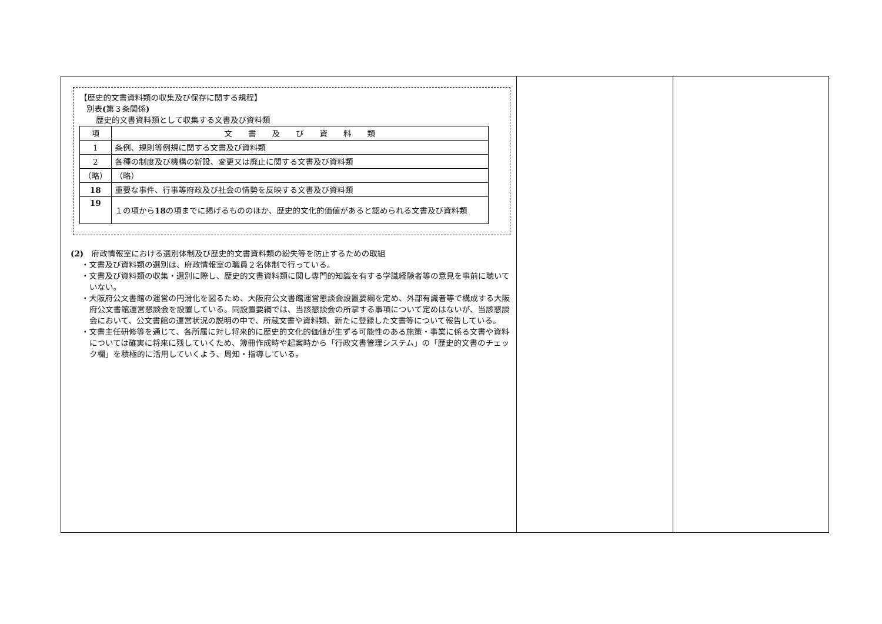【歴史的文書資料類の収集及び保存に関する規程】
別表(第３条関係)
歴史的文書資料類として収集する文書及び資料類
| 項 | 文 書 及 び 資 料 類 |
| --- | --- |
| 1 | 条例、規則等例規に関する文書及び資料類 |
| 2 | 各種の制度及び機構の新設、変更又は廃止に関する文書及び資料類 |
| （略） | （略） |
| 18 | 重要な事件、行事等府政及び社会の情勢を反映する文書及び資料類 |
| 19 | １の項から 18 の項までに掲げるもののほか、歴史的文化的価値があると認められる文書及び資料類 |
(2)　府政情報室における選別体制及び歴史的文書資料類の紛失等を防止するための取組
・文書及び資料類の選別は、府政情報室の職員２名体制で行っている。
・文書及び資料類の収集・選別に際し、歴史的文書資料類に関し専門的知識を有する学識経験者等の意見を事前に聴いていない。
・大阪府公文書館の運営の円滑化を図るため、大阪府公文書館運営懇談会設置要綱を定め、外部有識者等で構成する大阪府公文書館運営懇談会を設置している。同設置要綱では、当該懇談会の所掌する事項について定めはないが、当該懇談会において、公文書館の運営状況の説明の中で、所蔵文書や資料類、新たに登録した文書等について報告している。
・文書主任研修等を通じて、各所属に対し将来的に歴史的文化的価値が生ずる可能性のある施策・事業に係る文書や資料については確実に将来に残していくため、簿冊作成時や起案時から「行政文書管理システム」の「歴史的文書のチェック欄」を積極的に活用していくよう、周知・指導している。